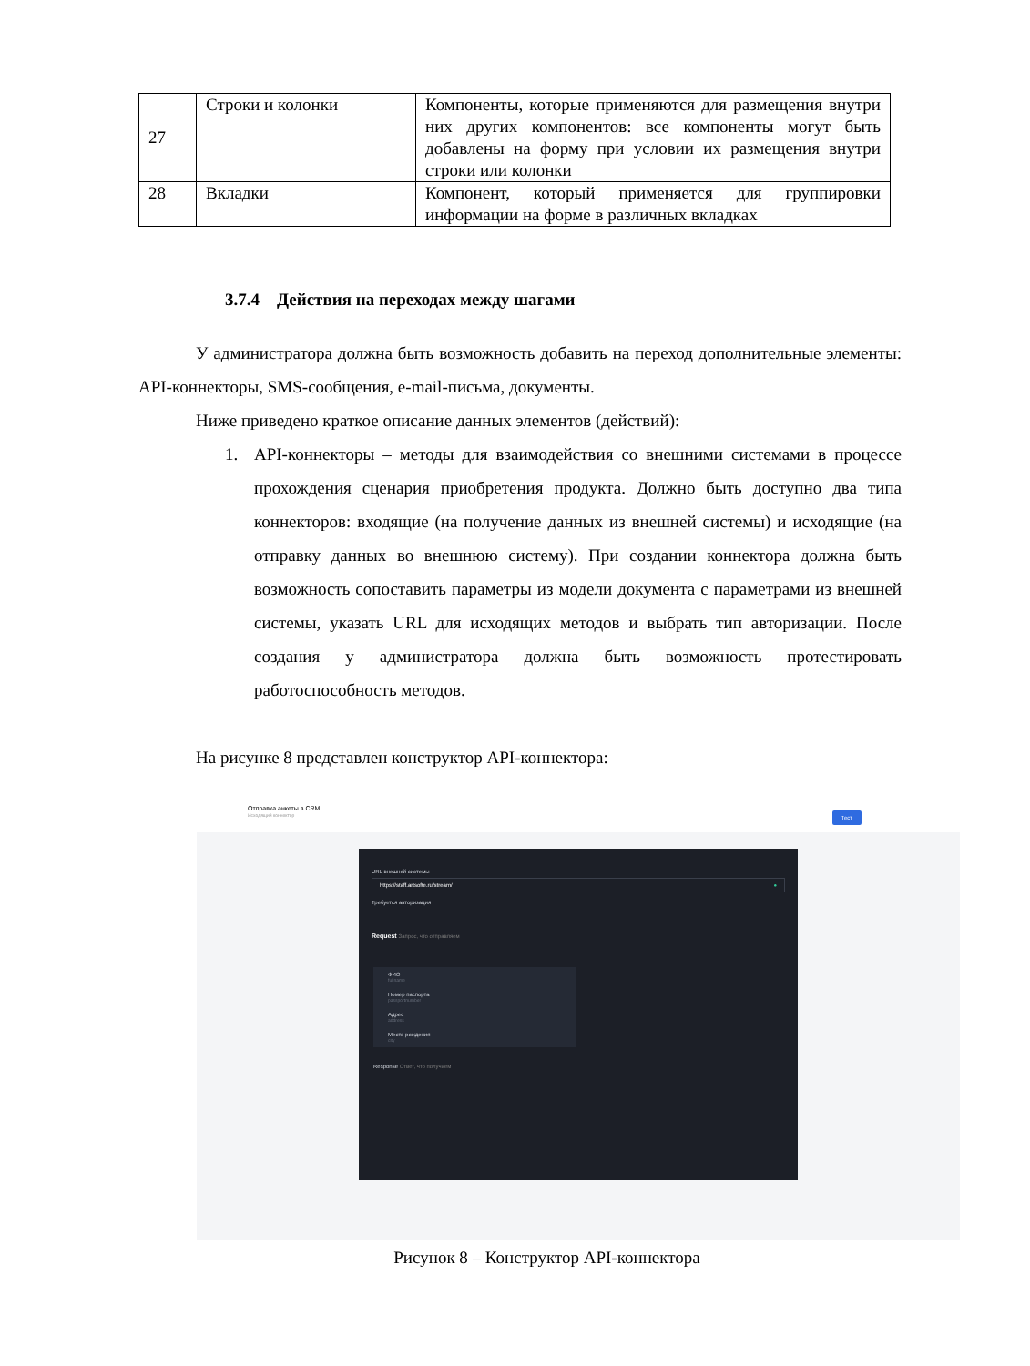| 27 | Строки и колонки | Компоненты, которые применяются для размещения внутри них других компонентов: все компоненты могут быть добавлены на форму при условии их размещения внутри строки или колонки |
| 28 | Вкладки | Компонент, который применяется для группировки информации на форме в различных вкладках |
3.7.4 Действия на переходах между шагами
У администратора должна быть возможность добавить на переход дополнительные элементы: API-коннекторы, SMS-сообщения, e-mail-письма, документы.
Ниже приведено краткое описание данных элементов (действий):
1. API-коннекторы – методы для взаимодействия со внешними системами в процессе прохождения сценария приобретения продукта. Должно быть доступно два типа коннекторов: входящие (на получение данных из внешней системы) и исходящие (на отправку данных во внешнюю систему). При создании коннектора должна быть возможность сопоставить параметры из модели документа с параметрами из внешней системы, указать URL для исходящих методов и выбрать тип авторизации. После создания у администратора должна быть возможность протестировать работоспособность методов.
На рисунке 8 представлен конструктор API-коннектора:
Отправка анкеты в CRM
Исходящий коннектор
Тест
URL внешней системы
https://staff.artsofte.ru/stream/ ●
Требуется авторизация
Request Запрос, что отправляем
ФИО
fullname
Номер паспорта
passportnumber
Адрес
address
Место рождения
city
Response Ответ, что получаем
Рисунок 8 – Конструктор API-коннектора